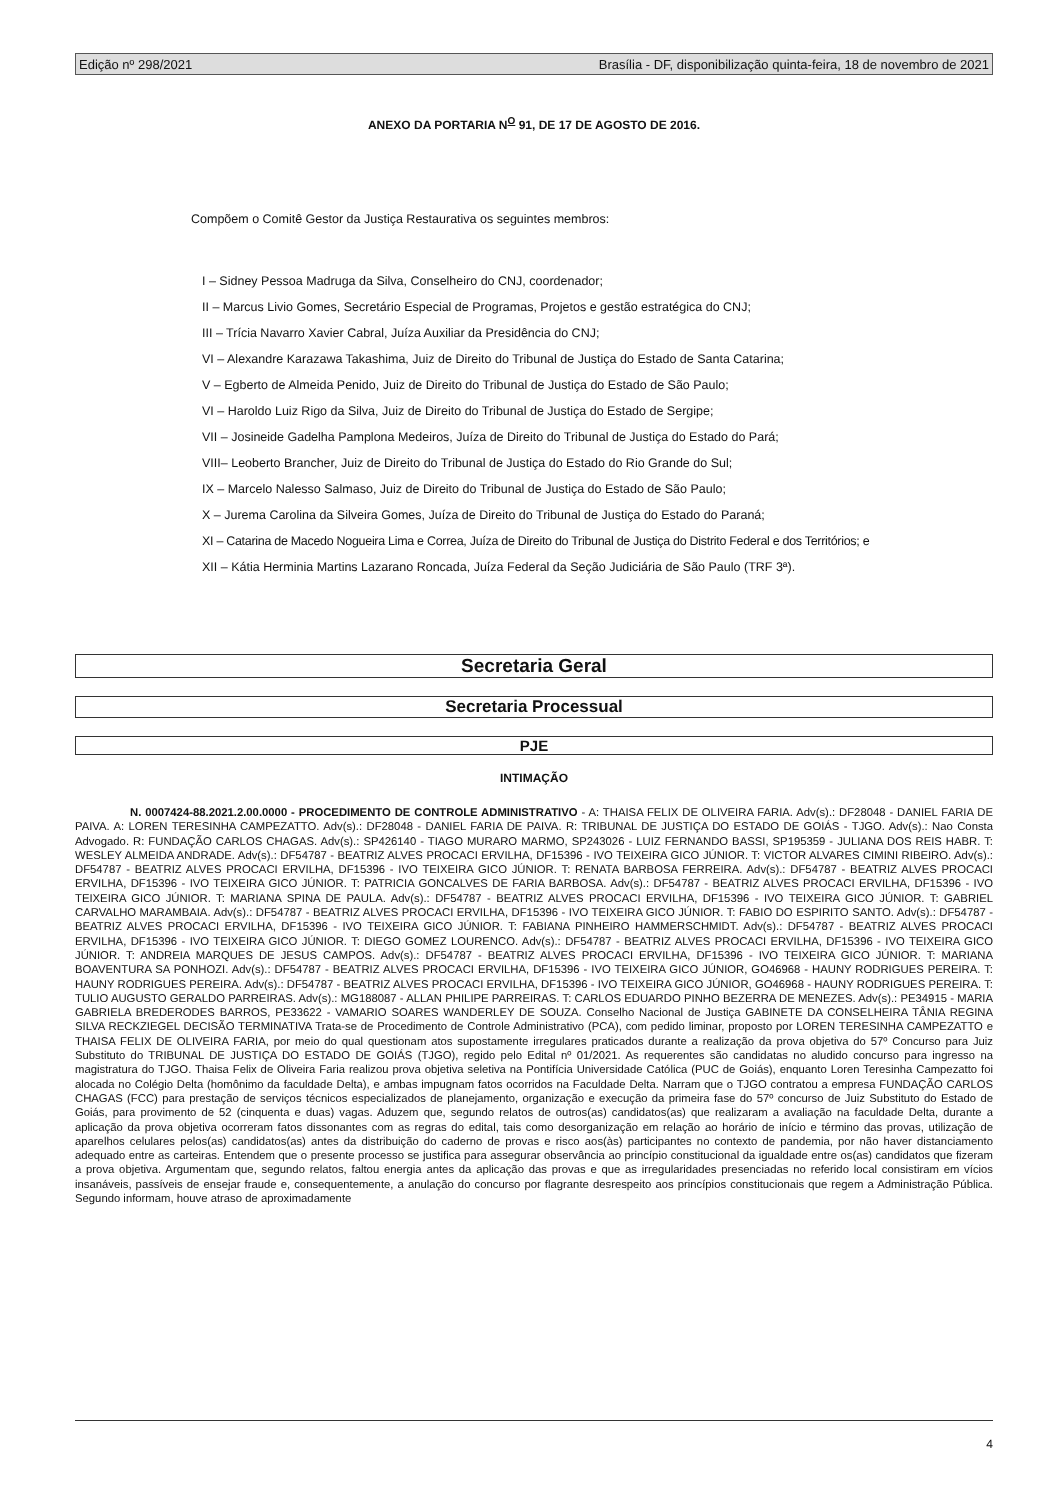Edição nº 298/2021 Brasília - DF, disponibilização quinta-feira, 18 de novembro de 2021
ANEXO DA PORTARIA N<sup>O</sup> 91, DE 17 DE AGOSTO DE 2016.
Compõem o Comitê Gestor da Justiça Restaurativa os seguintes membros:
I – Sidney Pessoa Madruga da Silva, Conselheiro do CNJ, coordenador;
II – Marcus Livio Gomes, Secretário Especial de Programas, Projetos e gestão estratégica do CNJ;
III – Trícia Navarro Xavier Cabral, Juíza Auxiliar da Presidência do CNJ;
VI – Alexandre Karazawa Takashima, Juiz de Direito do Tribunal de Justiça do Estado de Santa Catarina;
V – Egberto de Almeida Penido, Juiz de Direito do Tribunal de Justiça do Estado de São Paulo;
VI – Haroldo Luiz Rigo da Silva, Juiz de Direito do Tribunal de Justiça do Estado de Sergipe;
VII – Josineide Gadelha Pamplona Medeiros, Juíza de Direito do Tribunal de Justiça do Estado do Pará;
VIII– Leoberto Brancher, Juiz de Direito do Tribunal de Justiça do Estado do Rio Grande do Sul;
IX – Marcelo Nalesso Salmaso, Juiz de Direito do Tribunal de Justiça do Estado de São Paulo;
X – Jurema Carolina da Silveira Gomes, Juíza de Direito do Tribunal de Justiça do Estado do Paraná;
XI – Catarina de Macedo Nogueira Lima e Correa, Juíza de Direito do Tribunal de Justiça do Distrito Federal e dos Territórios; e
XII – Kátia Herminia Martins Lazarano Roncada, Juíza Federal da Seção Judiciária de São Paulo (TRF 3ª).
Secretaria Geral
Secretaria Processual
PJE
INTIMAÇÃO
N. 0007424-88.2021.2.00.0000 - PROCEDIMENTO DE CONTROLE ADMINISTRATIVO - A: THAISA FELIX DE OLIVEIRA FARIA. Adv(s).: DF28048 - DANIEL FARIA DE PAIVA. A: LOREN TERESINHA CAMPEZATTO. Adv(s).: DF28048 - DANIEL FARIA DE PAIVA. R: TRIBUNAL DE JUSTIÇA DO ESTADO DE GOIÁS - TJGO. Adv(s).: Nao Consta Advogado. R: FUNDAÇÃO CARLOS CHAGAS. Adv(s).: SP426140 - TIAGO MURARO MARMO, SP243026 - LUIZ FERNANDO BASSI, SP195359 - JULIANA DOS REIS HABR. T: WESLEY ALMEIDA ANDRADE. Adv(s).: DF54787 - BEATRIZ ALVES PROCACI ERVILHA, DF15396 - IVO TEIXEIRA GICO JÚNIOR. T: VICTOR ALVARES CIMINI RIBEIRO. Adv(s).: DF54787 - BEATRIZ ALVES PROCACI ERVILHA, DF15396 - IVO TEIXEIRA GICO JÚNIOR. T: RENATA BARBOSA FERREIRA. Adv(s).: DF54787 - BEATRIZ ALVES PROCACI ERVILHA, DF15396 - IVO TEIXEIRA GICO JÚNIOR. T: PATRICIA GONCALVES DE FARIA BARBOSA. Adv(s).: DF54787 - BEATRIZ ALVES PROCACI ERVILHA, DF15396 - IVO TEIXEIRA GICO JÚNIOR. T: MARIANA SPINA DE PAULA. Adv(s).: DF54787 - BEATRIZ ALVES PROCACI ERVILHA, DF15396 - IVO TEIXEIRA GICO JÚNIOR. T: GABRIEL CARVALHO MARAMBAIA. Adv(s).: DF54787 - BEATRIZ ALVES PROCACI ERVILHA, DF15396 - IVO TEIXEIRA GICO JÚNIOR. T: FABIO DO ESPIRITO SANTO. Adv(s).: DF54787 - BEATRIZ ALVES PROCACI ERVILHA, DF15396 - IVO TEIXEIRA GICO JÚNIOR. T: FABIANA PINHEIRO HAMMERSCHMIDT. Adv(s).: DF54787 - BEATRIZ ALVES PROCACI ERVILHA, DF15396 - IVO TEIXEIRA GICO JÚNIOR. T: DIEGO GOMEZ LOURENCO. Adv(s).: DF54787 - BEATRIZ ALVES PROCACI ERVILHA, DF15396 - IVO TEIXEIRA GICO JÚNIOR. T: ANDREIA MARQUES DE JESUS CAMPOS. Adv(s).: DF54787 - BEATRIZ ALVES PROCACI ERVILHA, DF15396 - IVO TEIXEIRA GICO JÚNIOR. T: MARIANA BOAVENTURA SA PONHOZI. Adv(s).: DF54787 - BEATRIZ ALVES PROCACI ERVILHA, DF15396 - IVO TEIXEIRA GICO JÚNIOR, GO46968 - HAUNY RODRIGUES PEREIRA. T: HAUNY RODRIGUES PEREIRA. Adv(s).: DF54787 - BEATRIZ ALVES PROCACI ERVILHA, DF15396 - IVO TEIXEIRA GICO JÚNIOR, GO46968 - HAUNY RODRIGUES PEREIRA. T: TULIO AUGUSTO GERALDO PARREIRAS. Adv(s).: MG188087 - ALLAN PHILIPE PARREIRAS. T: CARLOS EDUARDO PINHO BEZERRA DE MENEZES. Adv(s).: PE34915 - MARIA GABRIELA BREDERODES BARROS, PE33622 - VAMARIO SOARES WANDERLEY DE SOUZA. Conselho Nacional de Justiça GABINETE DA CONSELHEIRA TÂNIA REGINA SILVA RECKZIEGEL DECISÃO TERMINATIVA Trata-se de Procedimento de Controle Administrativo (PCA), com pedido liminar, proposto por LOREN TERESINHA CAMPEZATTO e THAISA FELIX DE OLIVEIRA FARIA, por meio do qual questionam atos supostamente irregulares praticados durante a realização da prova objetiva do 57º Concurso para Juiz Substituto do TRIBUNAL DE JUSTIÇA DO ESTADO DE GOIÁS (TJGO), regido pelo Edital nº 01/2021. As requerentes são candidatas no aludido concurso para ingresso na magistratura do TJGO. Thaisa Felix de Oliveira Faria realizou prova objetiva seletiva na Pontifícia Universidade Católica (PUC de Goiás), enquanto Loren Teresinha Campezatto foi alocada no Colégio Delta (homônimo da faculdade Delta), e ambas impugnam fatos ocorridos na Faculdade Delta. Narram que o TJGO contratou a empresa FUNDAÇÃO CARLOS CHAGAS (FCC) para prestação de serviços técnicos especializados de planejamento, organização e execução da primeira fase do 57º concurso de Juiz Substituto do Estado de Goiás, para provimento de 52 (cinquenta e duas) vagas. Aduzem que, segundo relatos de outros(as) candidatos(as) que realizaram a avaliação na faculdade Delta, durante a aplicação da prova objetiva ocorreram fatos dissonantes com as regras do edital, tais como desorganização em relação ao horário de início e término das provas, utilização de aparelhos celulares pelos(as) candidatos(as) antes da distribuição do caderno de provas e risco aos(às) participantes no contexto de pandemia, por não haver distanciamento adequado entre as carteiras. Entendem que o presente processo se justifica para assegurar observância ao princípio constitucional da igualdade entre os(as) candidatos que fizeram a prova objetiva. Argumentam que, segundo relatos, faltou energia antes da aplicação das provas e que as irregularidades presenciadas no referido local consistiram em vícios insanáveis, passíveis de ensejar fraude e, consequentemente, a anulação do concurso por flagrante desrespeito aos princípios constitucionais que regem a Administração Pública. Segundo informam, houve atraso de aproximadamente
4